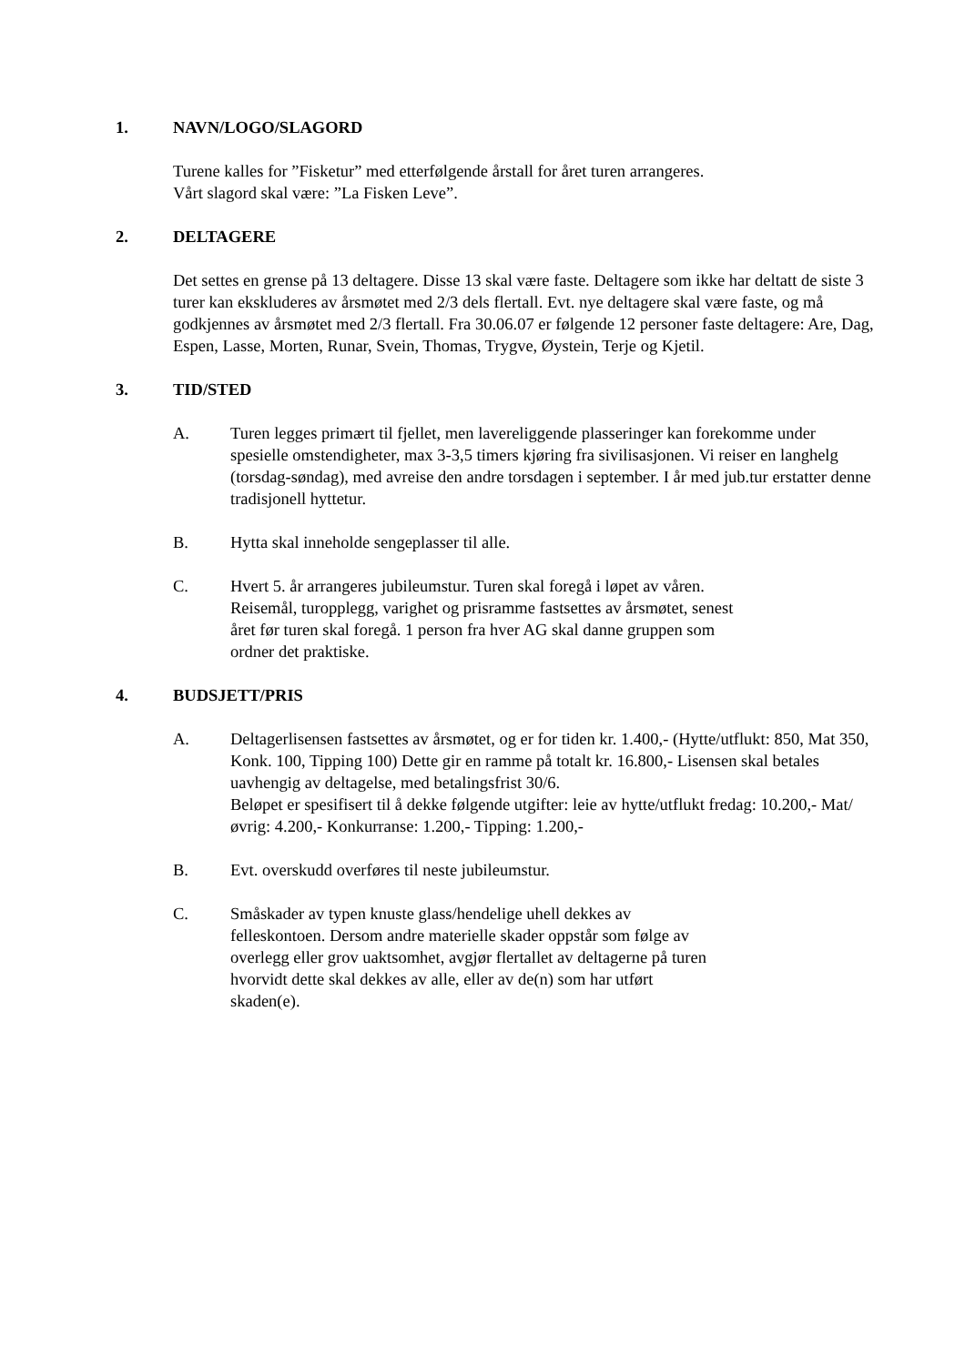1. NAVN/LOGO/SLAGORD
Turene kalles for ”Fisketur” med etterfølgende årstall for året turen arrangeres. Vårt slagord skal være: ”La Fisken Leve”.
2. DELTAGERE
Det settes en grense på 13 deltagere. Disse 13 skal være faste. Deltagere som ikke har deltatt de siste 3 turer kan ekskluderes av årsmøtet med 2/3 dels flertall. Evt. nye deltagere skal være faste, og må godkjennes av årsmøtet med 2/3 flertall. Fra 30.06.07 er følgende 12 personer faste deltagere: Are, Dag, Espen, Lasse, Morten, Runar, Svein, Thomas, Trygve, Øystein, Terje og Kjetil.
3. TID/STED
A. Turen legges primært til fjellet, men lavereliggende plasseringer kan forekomme under spesielle omstendigheter, max 3-3,5 timers kjøring fra sivilisasjonen. Vi reiser en langhelg (torsdag-søndag), med avreise den andre torsdagen i september. I år med jub.tur erstatter denne tradisjonell hyttetur.
B. Hytta skal inneholde sengeplasser til alle.
C. Hvert 5. år arrangeres jubileumstur. Turen skal foregå i løpet av våren. Reisemål, turopplegg, varighet og prisramme fastsettes av årsmøtet, senest året før turen skal foregå. 1 person fra hver AG skal danne gruppen som ordner det praktiske.
4. BUDSJETT/PRIS
A. Deltagerlisensen fastsettes av årsmøtet, og er for tiden kr. 1.400,- (Hytte/utflukt: 850, Mat 350, Konk. 100, Tipping 100) Dette gir en ramme på totalt kr. 16.800,- Lisensen skal betales uavhengig av deltagelse, med betalingsfrist 30/6.
Beløpet er spesifisert til å dekke følgende utgifter: leie av hytte/utflukt fredag: 10.200,- Mat/øvrig: 4.200,- Konkurranse: 1.200,- Tipping: 1.200,-
B. Evt. overskudd overføres til neste jubileumstur.
C. Småskader av typen knuste glass/hendelige uhell dekkes av felleskontoen. Dersom andre materielle skader oppstår som følge av overlegg eller grov uaktsomhet, avgjør flertallet av deltagerne på turen hvorvidt dette skal dekkes av alle, eller av de(n) som har utført skaden(e).